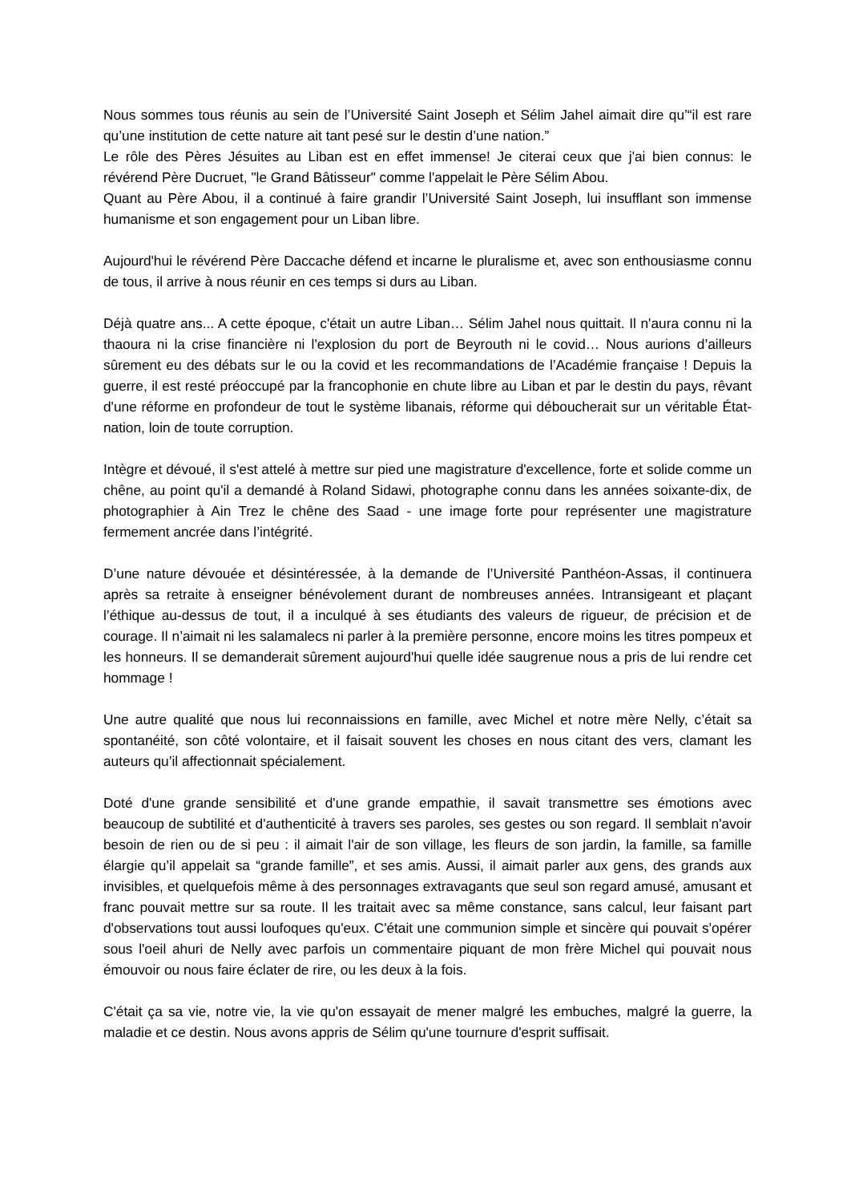Nous sommes tous réunis au sein de l’Université Saint Joseph et Sélim Jahel aimait dire qu’“il est rare qu’une institution de cette nature ait tant pesé sur le destin d’une nation.”
Le rôle des Pères Jésuites au Liban est en effet immense! Je citerai ceux que j'ai bien connus: le révérend Père Ducruet, "le Grand Bâtisseur" comme l'appelait le Père Sélim Abou.
Quant au Père Abou, il a continué à faire grandir l’Université Saint Joseph, lui insufflant son immense humanisme et son engagement pour un Liban libre.
Aujourd'hui le révérend Père Daccache défend et incarne le pluralisme et, avec son enthousiasme connu de tous, il arrive à nous réunir en ces temps si durs au Liban.
Déjà quatre ans... A cette époque, c'était un autre Liban… Sélim Jahel nous quittait. Il n'aura connu ni la thaoura ni la crise financière ni l'explosion du port de Beyrouth ni le covid… Nous aurions d’ailleurs sûrement eu des débats sur le ou la covid et les recommandations de l’Académie française ! Depuis la guerre, il est resté préoccupé par la francophonie en chute libre au Liban et par le destin du pays, rêvant d'une réforme en profondeur de tout le système libanais, réforme qui déboucherait sur un véritable État-nation, loin de toute corruption.
Intègre et dévoué, il s'est attelé à mettre sur pied une magistrature d'excellence, forte et solide comme un chêne, au point qu'il a demandé à Roland Sidawi, photographe connu dans les années soixante-dix, de photographier à Ain Trez le chêne des Saad - une image forte pour représenter une magistrature fermement ancrée dans l’intégrité.
D’une nature dévouée et désintéressée, à la demande de l’Université Panthéon-Assas, il continuera après sa retraite à enseigner bénévolement durant de nombreuses années. Intransigeant et plaçant l’éthique au-dessus de tout, il a inculqué à ses étudiants des valeurs de rigueur, de précision et de courage. Il n’aimait ni les salamalecs ni parler à la première personne, encore moins les titres pompeux et les honneurs. Il se demanderait sûrement aujourd'hui quelle idée saugrenue nous a pris de lui rendre cet hommage !
Une autre qualité que nous lui reconnaissions en famille, avec Michel et notre mère Nelly, c’était sa spontanéité, son côté volontaire, et il faisait souvent les choses en nous citant des vers, clamant les auteurs qu’il affectionnait spécialement.
Doté d'une grande sensibilité et d'une grande empathie, il savait transmettre ses émotions avec beaucoup de subtilité et d'authenticité à travers ses paroles, ses gestes ou son regard. Il semblait n'avoir besoin de rien ou de si peu : il aimait l'air de son village, les fleurs de son jardin, la famille, sa famille élargie qu’il appelait sa “grande famille”, et ses amis. Aussi, il aimait parler aux gens, des grands aux invisibles, et quelquefois même à des personnages extravagants que seul son regard amusé, amusant et franc pouvait mettre sur sa route. Il les traitait avec sa même constance, sans calcul, leur faisant part d'observations tout aussi loufoques qu'eux. C'était une communion simple et sincère qui pouvait s'opérer sous l'oeil ahuri de Nelly avec parfois un commentaire piquant de mon frère Michel qui pouvait nous émouvoir ou nous faire éclater de rire, ou les deux à la fois.
C'était ça sa vie, notre vie, la vie qu'on essayait de mener malgré les embuches, malgré la guerre, la maladie et ce destin. Nous avons appris de Sélim qu'une tournure d'esprit suffisait.